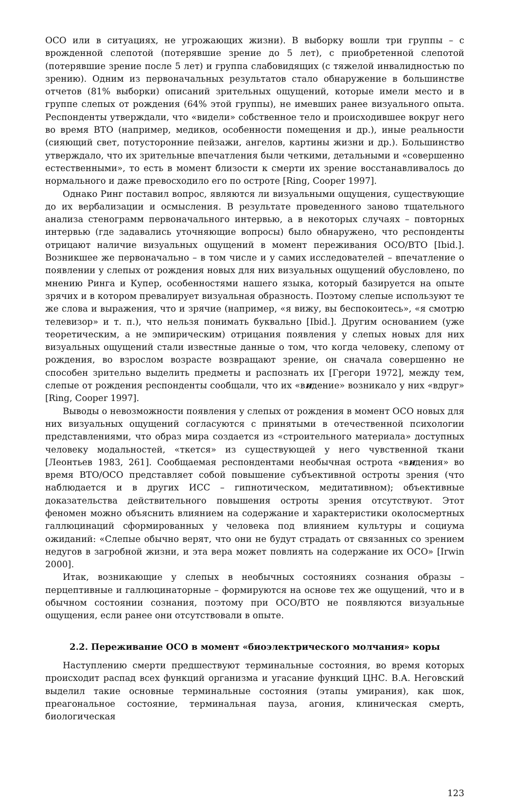ОСО или в ситуациях, не угрожающих жизни). В выборку вошли три группы – с врожденной слепотой (потерявшие зрение до 5 лет), с приобретенной слепотой (потерявшие зрение после 5 лет) и группа слабовидящих (с тяжелой инвалидностью по зрению). Одним из первоначальных результатов стало обнаружение в большинстве отчетов (81% выборки) описаний зрительных ощущений, которые имели место и в группе слепых от рождения (64% этой группы), не имевших ранее визуального опыта. Респонденты утверждали, что «видели» собственное тело и происходившее вокруг него во время ВТО (например, медиков, особенности помещения и др.), иные реальности (сияющий свет, потусторонние пейзажи, ангелов, картины жизни и др.). Большинство утверждало, что их зрительные впечатления были четкими, детальными и «совершенно естественными», то есть в момент близости к смерти их зрение восстанавливалось до нормального и даже превосходило его по остроте [Ring, Cooper 1997].
Однако Ринг поставил вопрос, являются ли визуальными ощущения, существующие до их вербализации и осмысления. В результате проведенного заново тщательного анализа стенограмм первоначального интервью, а в некоторых случаях – повторных интервью (где задавались уточняющие вопросы) было обнаружено, что респонденты отрицают наличие визуальных ощущений в момент переживания ОСО/ВТО [Ibid.]. Возникшее же первоначально – в том числе и у самих исследователей – впечатление о появлении у слепых от рождения новых для них визуальных ощущений обусловлено, по мнению Ринга и Купер, особенностями нашего языка, который базируется на опыте зрячих и в котором превалирует визуальная образность. Поэтому слепые используют те же слова и выражения, что и зрячие (например, «я вижу, вы беспокоитесь», «я смотрю телевизор» и т. п.), что нельзя понимать буквально [Ibid.]. Другим основанием (уже теоретическим, а не эмпирическим) отрицания появления у слепых новых для них визуальных ощущений стали известные данные о том, что когда человеку, слепому от рождения, во взрослом возрасте возвращают зрение, он сначала совершенно не способен зрительно выделить предметы и распознать их [Грегори 1972], между тем, слепые от рождения респонденты сообщали, что их «видение» возникало у них «вдруг» [Ring, Cooper 1997].
Выводы о невозможности появления у слепых от рождения в момент ОСО новых для них визуальных ощущений согласуются с принятыми в отечественной психологии представлениями, что образ мира создается из «строительного материала» доступных человеку модальностей, «ткется» из существующей у него чувственной ткани [Леонтьев 1983, 261]. Сообщаемая респондентами необычная острота «видения» во время ВТО/ОСО представляет собой повышение субъективной остроты зрения (что наблюдается и в других ИСС – гипнотическом, медитативном); объективные доказательства действительного повышения остроты зрения отсутствуют. Этот феномен можно объяснить влиянием на содержание и характеристики околосмертных галлюцинаций сформированных у человека под влиянием культуры и социума ожиданий: «Слепые обычно верят, что они не будут страдать от связанных со зрением недугов в загробной жизни, и эта вера может повлиять на содержание их ОСО» [Irwin 2000].
Итак, возникающие у слепых в необычных состояниях сознания образы – перцептивные и галлюцинаторные – формируются на основе тех же ощущений, что и в обычном состоянии сознания, поэтому при ОСО/ВТО не появляются визуальные ощущения, если ранее они отсутствовали в опыте.
2.2. Переживание ОСО в момент «биоэлектрического молчания» коры
Наступлению смерти предшествуют терминальные состояния, во время которых происходит распад всех функций организма и угасание функций ЦНС. В.А. Неговский выделил такие основные терминальные состояния (этапы умирания), как шок, преагональное состояние, терминальная пауза, агония, клиническая смерть, биологическая
123